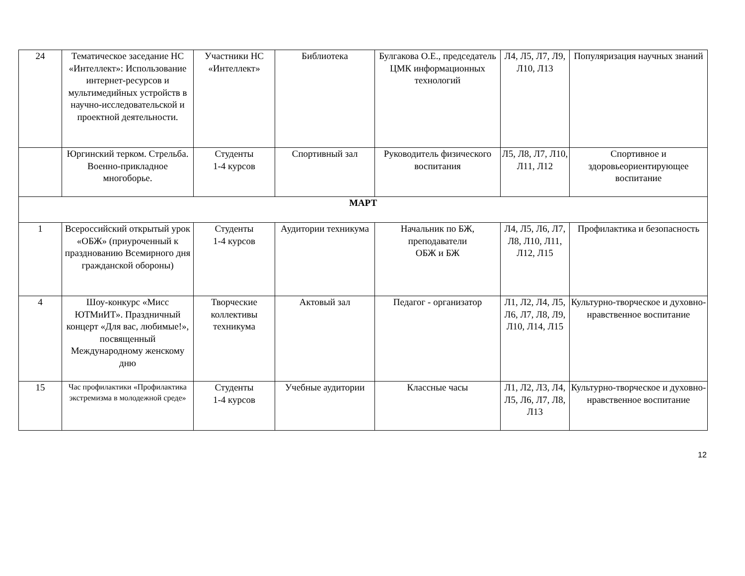| 24 | Тематическое заседание НС «Интеллект»: Использование интернет-ресурсов и мультимедийных устройств в научно-исследовательской и проектной деятельности. | Участники НС «Интеллект» | Библиотека | Булгакова О.Е., председатель ЦМК информационных технологий | Л4, Л5, Л7, Л9, Л10, Л13 | Популяризация научных знаний |
| | Юргинский терком. Стрельба. Военно-прикладное многоборье. | Студенты 1-4 курсов | Спортивный зал | Руководитель физического воспитания | Л5, Л8, Л7, Л10, Л11, Л12 | Спортивное и здоровьеориентирующее воспитание |
| МАРТ | | | | | | |
| 1 | Всероссийский открытый урок «ОБЖ» (приуроченный к празднованию Всемирного дня гражданской обороны) | Студенты 1-4 курсов | Аудитории техникума | Начальник по БЖ, преподаватели ОБЖ и БЖ | Л4, Л5, Л6, Л7, Л8, Л10, Л11, Л12, Л15 | Профилактика и безопасность |
| 4 | Шоу-конкурс «Мисс ЮТМиИТ». Праздничный концерт «Для вас, любимые!», посвященный Международному женскому дню | Творческие коллективы техникума | Актовый зал | Педагог - организатор | Л1, Л2, Л4, Л5, Л6, Л7, Л8, Л9, Л10, Л14, Л15 | Культурно-творческое и духовно-нравственное воспитание |
| 15 | Час профилактики «Профилактика экстремизма в молодежной среде» | Студенты 1-4 курсов | Учебные аудитории | Классные часы | Л1, Л2, Л3, Л4, Л5, Л6, Л7, Л8, Л13 | Культурно-творческое и духовно-нравственное воспитание |
12